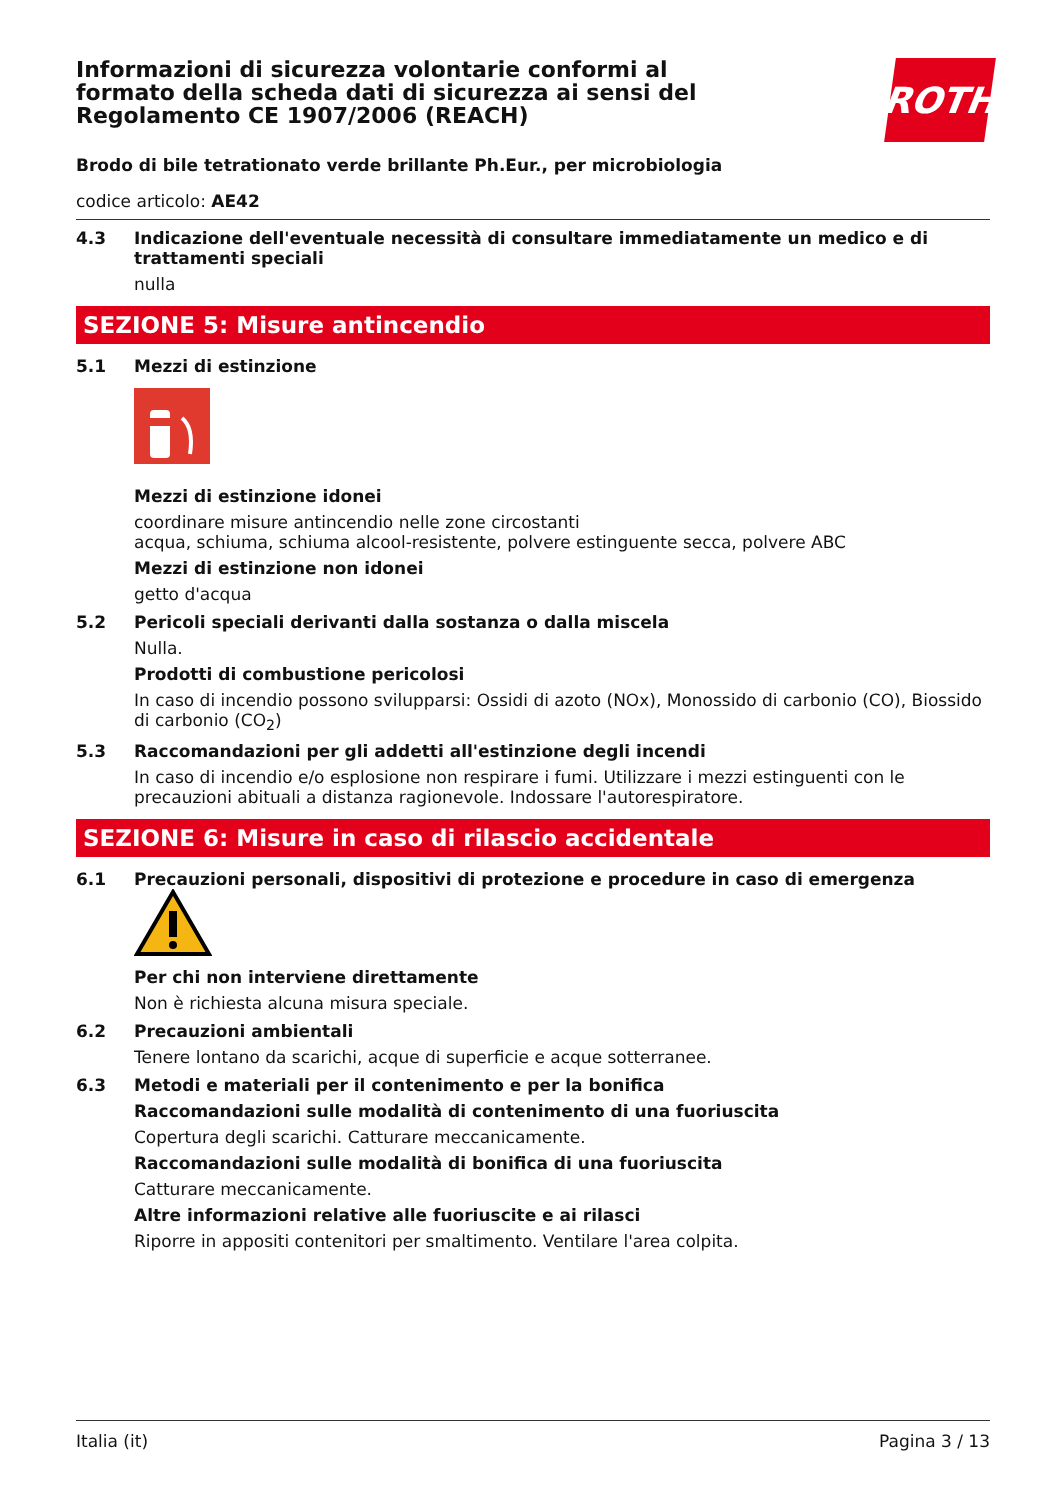ROTH
Informazioni di sicurezza volontarie conformi al formato della scheda dati di sicurezza ai sensi del Regolamento CE 1907/2006 (REACH)
Brodo di bile tetrationato verde brillante Ph.Eur., per microbiologia
codice articolo: AE42
4.3 Indicazione dell'eventuale necessità di consultare immediatamente un medico e di trattamenti speciali
nulla
SEZIONE 5: Misure antincendio
5.1 Mezzi di estinzione
Mezzi di estinzione idonei
coordinare misure antincendio nelle zone circostanti
acqua, schiuma, schiuma alcool-resistente, polvere estinguente secca, polvere ABC
Mezzi di estinzione non idonei
getto d'acqua
5.2 Pericoli speciali derivanti dalla sostanza o dalla miscela
Nulla.
Prodotti di combustione pericolosi
In caso di incendio possono svilupparsi: Ossidi di azoto (NOx), Monossido di carbonio (CO), Biossido di carbonio (CO<sub>2</sub>)
5.3 Raccomandazioni per gli addetti all'estinzione degli incendi
In caso di incendio e/o esplosione non respirare i fumi. Utilizzare i mezzi estinguenti con le precauzioni abituali a distanza ragionevole. Indossare l'autorespiratore.
SEZIONE 6: Misure in caso di rilascio accidentale
6.1 Precauzioni personali, dispositivi di protezione e procedure in caso di emergenza
Per chi non interviene direttamente
Non è richiesta alcuna misura speciale.
6.2 Precauzioni ambientali
Tenere lontano da scarichi, acque di superficie e acque sotterranee.
6.3 Metodi e materiali per il contenimento e per la bonifica
Raccomandazioni sulle modalità di contenimento di una fuoriuscita
Copertura degli scarichi. Catturare meccanicamente.
Raccomandazioni sulle modalità di bonifica di una fuoriuscita
Catturare meccanicamente.
Altre informazioni relative alle fuoriuscite e ai rilasci
Riporre in appositi contenitori per smaltimento. Ventilare l'area colpita.
Italia (it) Pagina 3 / 13